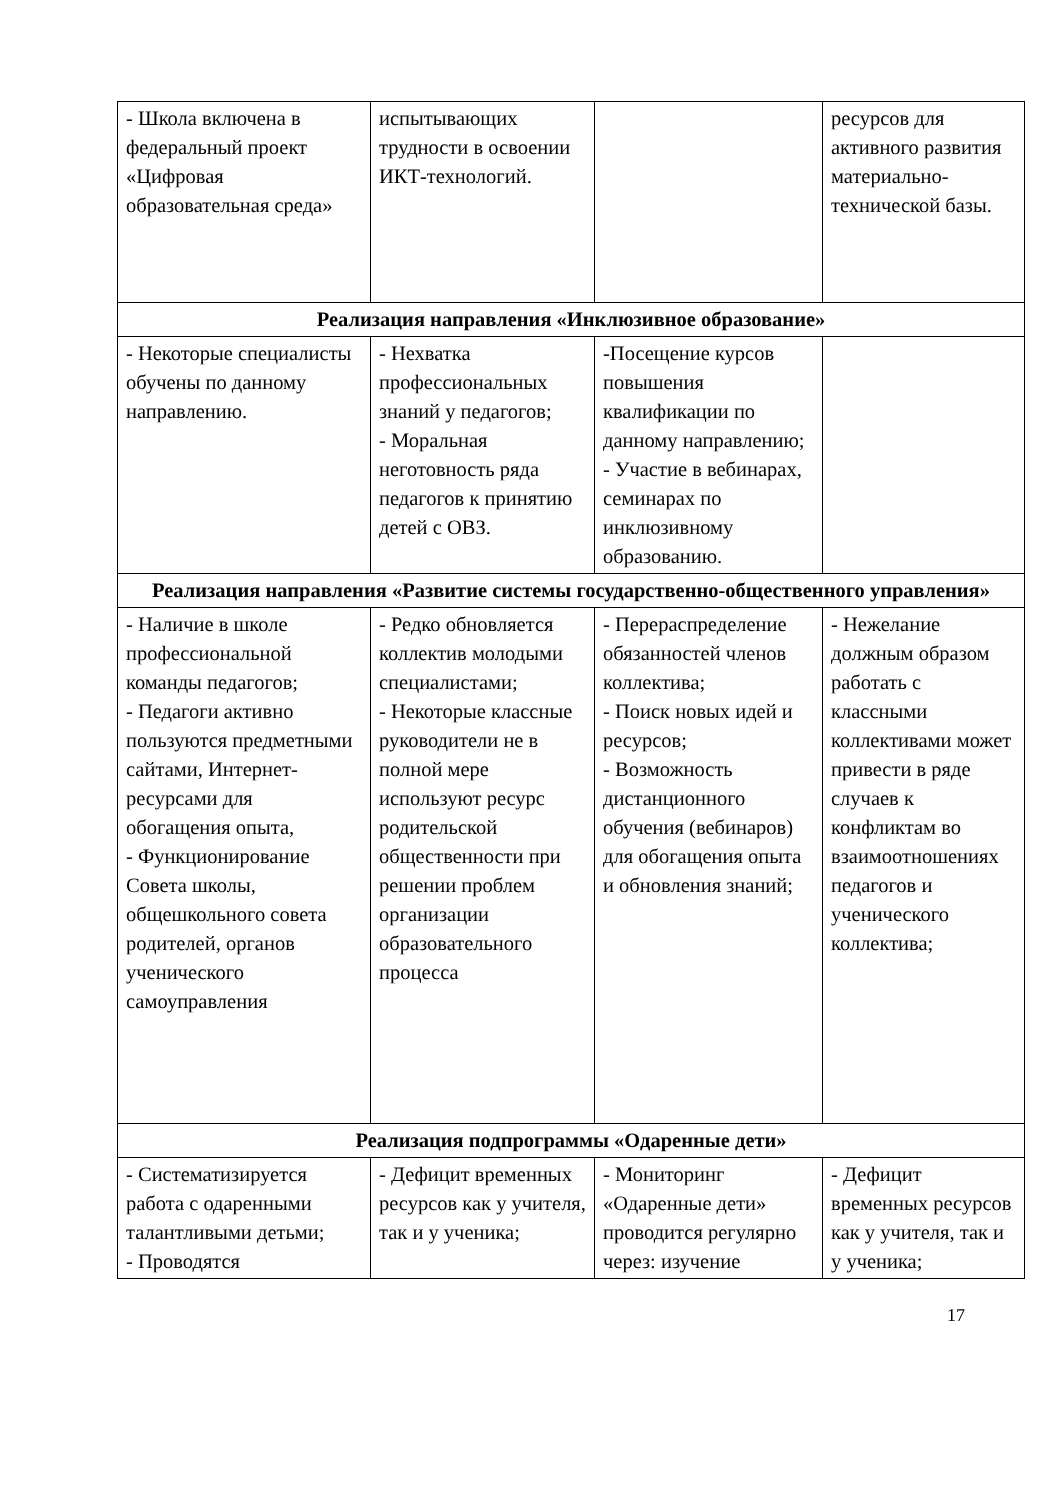| - Школа включена в федеральный проект «Цифровая образовательная среда» | испытывающих трудности в освоении ИКТ-технологий. | | ресурсов для активного развития материально-технической базы. |
| Реализация направления «Инклюзивное образование» | | | |
| - Некоторые специалисты обучены по данному направлению. | - Нехватка профессиональных знаний у педагогов; - Моральная неготовность ряда педагогов к принятию детей с ОВЗ. | -Посещение курсов повышения квалификации по данному направлению; - Участие в вебинарах, семинарах по инклюзивному образованию. | |
| Реализация направления «Развитие системы государственно-общественного управления» | | | |
| - Наличие в школе профессиональной команды педагогов; - Педагоги активно пользуются предметными сайтами, Интернет-ресурсами для обогащения опыта, - Функционирование Совета школы, общешкольного совета родителей, органов ученического самоуправления | - Редко обновляется коллектив молодыми специалистами; - Некоторые классные руководители не в полной мере используют ресурс родительской общественности при решении проблем организации образовательного процесса | - Перераспределение обязанностей членов коллектива; - Поиск новых идей и ресурсов; - Возможность дистанционного обучения (вебинаров) для обогащения опыта и обновления знаний; | - Нежелание должным образом работать с классными коллективами может привести в ряде случаев к конфликтам во взаимоотношениях педагогов и ученического коллектива; |
| Реализация подпрограммы «Одаренные дети» | | | |
| - Систематизируется работа с одаренными талантливыми детьми; - Проводятся | - Дефицит временных ресурсов как у учителя, так и у ученика; | - Мониторинг «Одаренные дети» проводится регулярно через: изучение | - Дефицит временных ресурсов как у учителя, так и у ученика; |
17